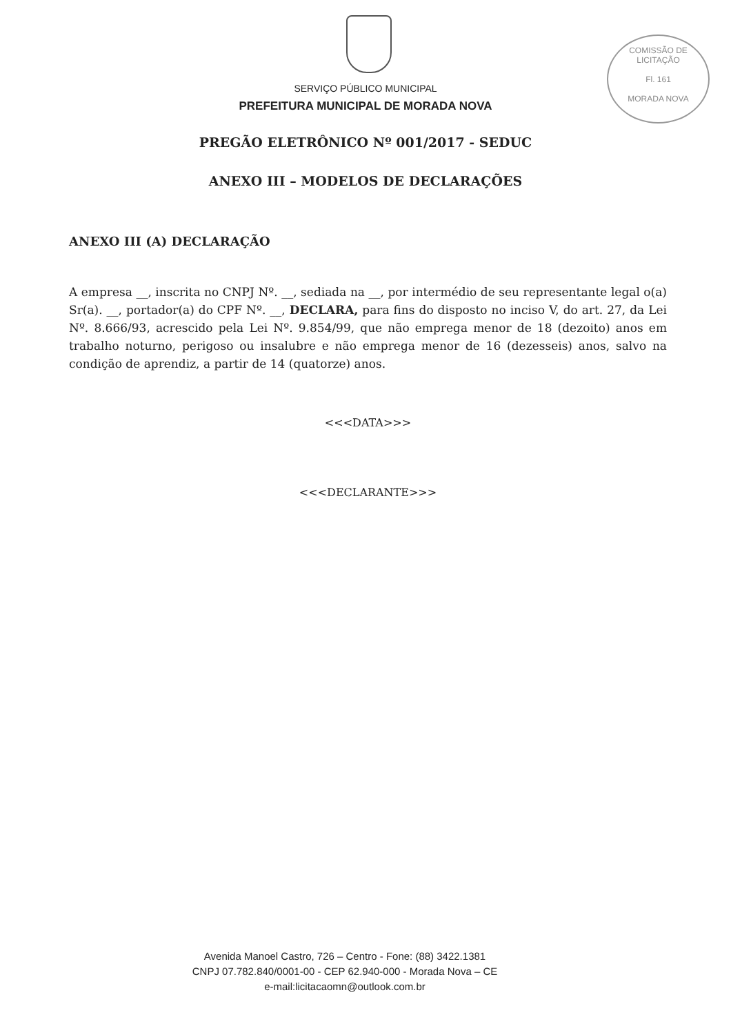COMISSÃO DE LICITAÇÃO
Fl. 161
MORADA NOVA
SERVIÇO PÚBLICO MUNICIPAL
PREFEITURA MUNICIPAL DE MORADA NOVA
PREGÃO ELETRÔNICO Nº 001/2017 - SEDUC
ANEXO III – MODELOS DE DECLARAÇÕES
ANEXO III (A) DECLARAÇÃO
A empresa __, inscrita no CNPJ Nº. __, sediada na __, por intermédio de seu representante legal o(a) Sr(a). __, portador(a) do CPF Nº. __, DECLARA, para fins do disposto no inciso V, do art. 27, da Lei Nº. 8.666/93, acrescido pela Lei Nº. 9.854/99, que não emprega menor de 18 (dezoito) anos em trabalho noturno, perigoso ou insalubre e não emprega menor de 16 (dezesseis) anos, salvo na condição de aprendiz, a partir de 14 (quatorze) anos.
<<<DATA>>>
<<<DECLARANTE>>>
Avenida Manoel Castro, 726 – Centro - Fone: (88) 3422.1381
CNPJ 07.782.840/0001-00 - CEP 62.940-000 - Morada Nova – CE
e-mail:licitacaomn@outlook.com.br